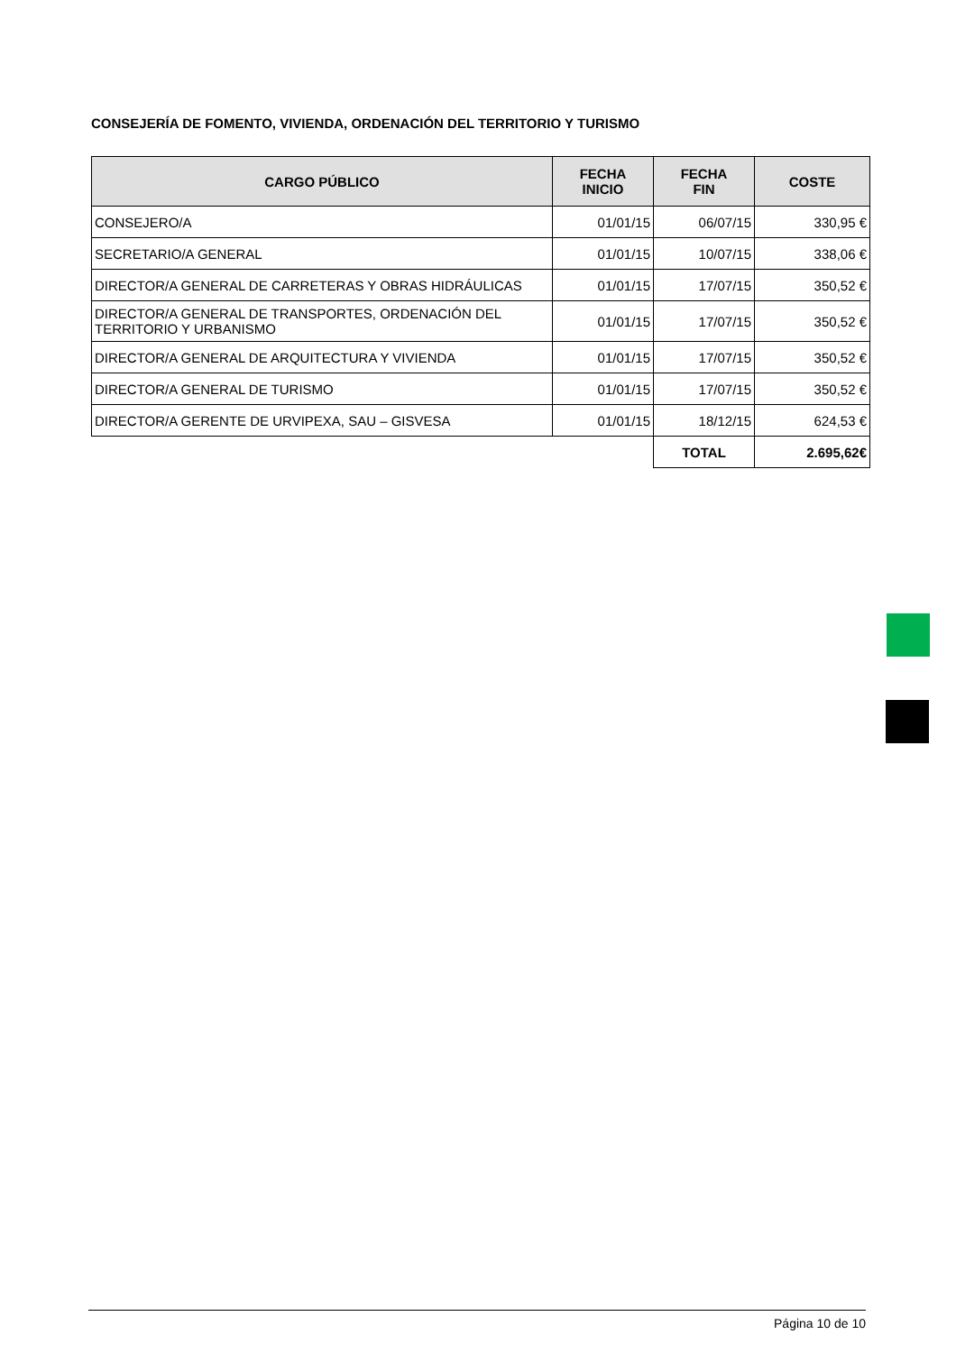CONSEJERÍA DE FOMENTO, VIVIENDA, ORDENACIÓN DEL TERRITORIO Y TURISMO
| CARGO PÚBLICO | FECHA INICIO | FECHA FIN | COSTE |
| --- | --- | --- | --- |
| CONSEJERO/A | 01/01/15 | 06/07/15 | 330,95 € |
| SECRETARIO/A GENERAL | 01/01/15 | 10/07/15 | 338,06 € |
| DIRECTOR/A GENERAL DE CARRETERAS Y OBRAS HIDRÁULICAS | 01/01/15 | 17/07/15 | 350,52 € |
| DIRECTOR/A GENERAL DE TRANSPORTES, ORDENACIÓN DEL TERRITORIO Y URBANISMO | 01/01/15 | 17/07/15 | 350,52 € |
| DIRECTOR/A GENERAL DE ARQUITECTURA Y VIVIENDA | 01/01/15 | 17/07/15 | 350,52 € |
| DIRECTOR/A GENERAL DE TURISMO | 01/01/15 | 17/07/15 | 350,52 € |
| DIRECTOR/A GERENTE DE URVIPEXA, SAU – GISVESA | 01/01/15 | 18/12/15 | 624,53 € |
| | | TOTAL | 2.695,62€ |
Página 10 de 10